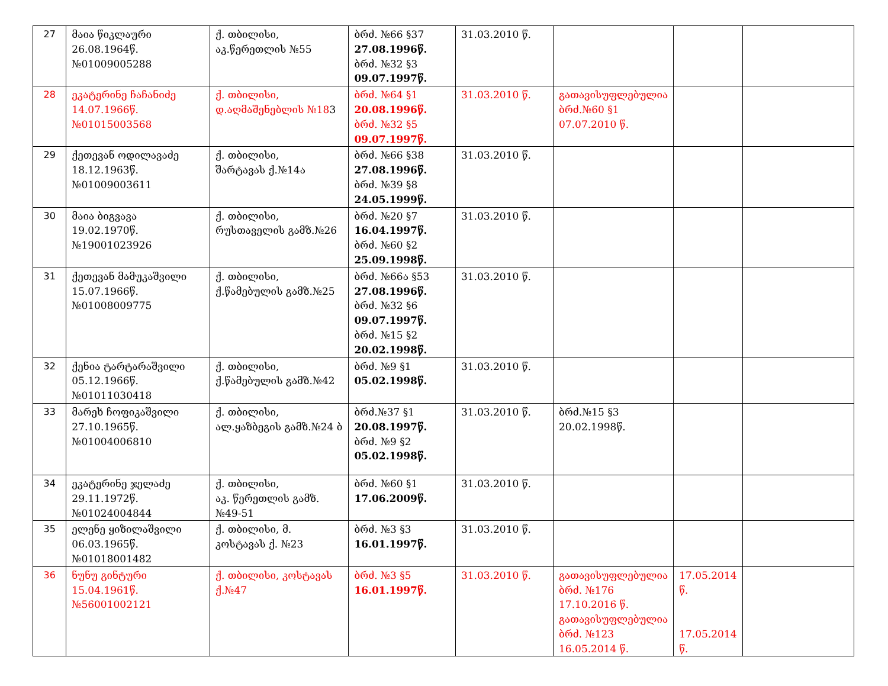| 27 | მაია წიკლაური 26.08.1964წ. №01009005288 | ქ. თბილისი, აკ.წერეთლის №55 | ბრძ. №66 §37 27.08.1996წ. ბრძ. №32 §3 09.07.1997წ. | 31.03.2010 წ. | | | |
| 28 | ეკატერინე ჩაჩანიძე 14.07.1966წ. №01015003568 | ქ. თბილისი, დ.აღმაშენებლის №18 3 | ბრძ. №64 §1 20.08.1996წ. ბრძ. №32 §5 09.07.1997წ. | 31.03.2010 წ. | გათავისუფლებულია ბრძ.№60 §1 07.07.2010 წ. | | |
| 29 | ქეთევან ოდილავაძე 18.12.1963წ. №01009003611 | ქ. თბილისი, შარტავას ქ.№14ა | ბრძ. №66 §38 27.08.1996წ. ბრძ. №39 §8 24.05.1999წ. | 31.03.2010 წ. | | | |
| 30 | მაია ბიგვავა 19.02.1970წ. №19001023926 | ქ. თბილისი, რუსთაველის გამზ.№26 | ბრძ. №20 §7 16.04.1997წ. ბრძ. №60 §2 25.09.1998წ. | 31.03.2010 წ. | | | |
| 31 | ქეთევან მამუკაშვილი 15.07.1966წ. №01008009775 | ქ. თბილისი, ქ.წამებულის გამზ.№25 | ბრძ. №66ა §53 27.08.1996წ. ბრძ. №32 §6 09.07.1997წ. ბრძ. №15 §2 20.02.1998წ. | 31.03.2010 წ. | | | |
| 32 | ქენია ტარტარაშვილი 05.12.1966წ. №01011030418 | ქ. თბილისი, ქ.წამებულის გამზ.№42 | ბრძ. №9 §1 05.02.1998წ. | 31.03.2010 წ. | | | |
| 33 | მარეხ ჩოფიკაშვილი 27.10.1965წ. №01004006810 | ქ. თბილისი, ალ.ყაზბეგის გამზ.№24 ბ | ბრძ.№37 §1 20.08.1997წ. ბრძ. №9 §2 05.02.1998წ. | 31.03.2010 წ. | ბრძ.№15 §3 20.02.1998წ. | | |
| 34 | ეკატერინე ჯელაძე 29.11.1972წ. №01024004844 | ქ. თბილისი, აკ. წერეთლის გამზ.№49-51 | ბრძ. №60 §1 17.06.2009წ. | 31.03.2010 წ. | | | |
| 35 | ელენე ყიზილაშვილი 06.03.1965წ. №01018001482 | ქ. თბილისი, მ. კოსტავას ქ. №23 | ბრძ. №3 §3 16.01.1997წ. | 31.03.2010 წ. | | | |
| 36 | ნუნუ გინტური 15.04.1961წ. №56001002121 | ქ. თბილისი, კოსტავას ქ.№47 | ბრძ. №3 §5 16.01.1997წ. | 31.03.2010 წ. | გათავისუფლებულია ბრძ. №176 17.10.2016 წ. გათავისუფლებულია ბრძ. №123 16.05.2014 წ. | 17.05.2014 წ. 17.05.2014 წ. | |